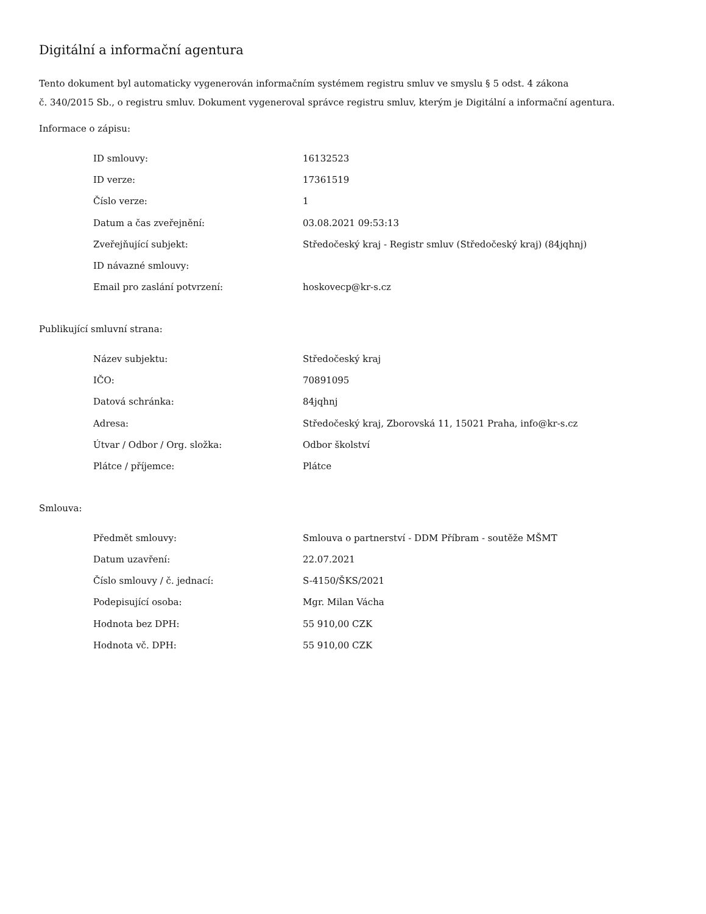Digitální a informační agentura
Tento dokument byl automaticky vygenerován informačním systémem registru smluv ve smyslu § 5 odst. 4 zákona
č. 340/2015 Sb., o registru smluv. Dokument vygeneroval správce registru smluv, kterým je Digitální a informační agentura.
Informace o zápisu:
| ID smlouvy: | 16132523 |
| ID verze: | 17361519 |
| Číslo verze: | 1 |
| Datum a čas zveřejnění: | 03.08.2021 09:53:13 |
| Zveřejňující subjekt: | Středočeský kraj - Registr smluv (Středočeský kraj) (84jqhnj) |
| ID návazné smlouvy: | |
| Email pro zaslání potvrzení: | hoskovecp@kr-s.cz |
Publikující smluvní strana:
| Název subjektu: | Středočeský kraj |
| IČO: | 70891095 |
| Datová schránka: | 84jqhnj |
| Adresa: | Středočeský kraj, Zborovská 11, 15021 Praha, info@kr-s.cz |
| Útvar / Odbor / Org. složka: | Odbor školství |
| Plátce / příjemce: | Plátce |
Smlouva:
| Předmět smlouvy: | Smlouva o partnerství - DDM Příbram - soutěže MŠMT |
| Datum uzavření: | 22.07.2021 |
| Číslo smlouvy / č. jednací: | S-4150/ŠKS/2021 |
| Podepisující osoba: | Mgr. Milan Vácha |
| Hodnota bez DPH: | 55 910,00 CZK |
| Hodnota vč. DPH: | 55 910,00 CZK |